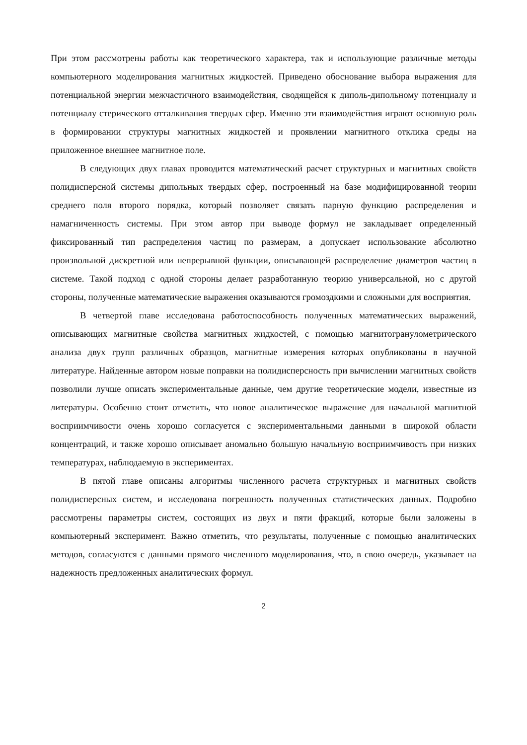При этом рассмотрены работы как теоретического характера, так и использующие различные методы компьютерного моделирования магнитных жидкостей. Приведено обоснование выбора выражения для потенциальной энергии межчастичного взаимодействия, сводящейся к диполь-дипольному потенциалу и потенциалу стерического отталкивания твердых сфер. Именно эти взаимодействия играют основную роль в формировании структуры магнитных жидкостей и проявлении магнитного отклика среды на приложенное внешнее магнитное поле.
В следующих двух главах проводится математический расчет структурных и магнитных свойств полидисперсной системы дипольных твердых сфер, построенный на базе модифицированной теории среднего поля второго порядка, который позволяет связать парную функцию распределения и намагниченность системы. При этом автор при выводе формул не закладывает определенный фиксированный тип распределения частиц по размерам, а допускает использование абсолютно произвольной дискретной или непрерывной функции, описывающей распределение диаметров частиц в системе. Такой подход с одной стороны делает разработанную теорию универсальной, но с другой стороны, полученные математические выражения оказываются громоздкими и сложными для восприятия.
В четвертой главе исследована работоспособность полученных математических выражений, описывающих магнитные свойства магнитных жидкостей, с помощью магнитогранулометрического анализа двух групп различных образцов, магнитные измерения которых опубликованы в научной литературе. Найденные автором новые поправки на полидисперсность при вычислении магнитных свойств позволили лучше описать экспериментальные данные, чем другие теоретические модели, известные из литературы. Особенно стоит отметить, что новое аналитическое выражение для начальной магнитной восприимчивости очень хорошо согласуется с экспериментальными данными в широкой области концентраций, и также хорошо описывает аномально большую начальную восприимчивость при низких температурах, наблюдаемую в экспериментах.
В пятой главе описаны алгоритмы численного расчета структурных и магнитных свойств полидисперсных систем, и исследована погрешность полученных статистических данных. Подробно рассмотрены параметры систем, состоящих из двух и пяти фракций, которые были заложены в компьютерный эксперимент. Важно отметить, что результаты, полученные с помощью аналитических методов, согласуются с данными прямого численного моделирования, что, в свою очередь, указывает на надежность предложенных аналитических формул.
2